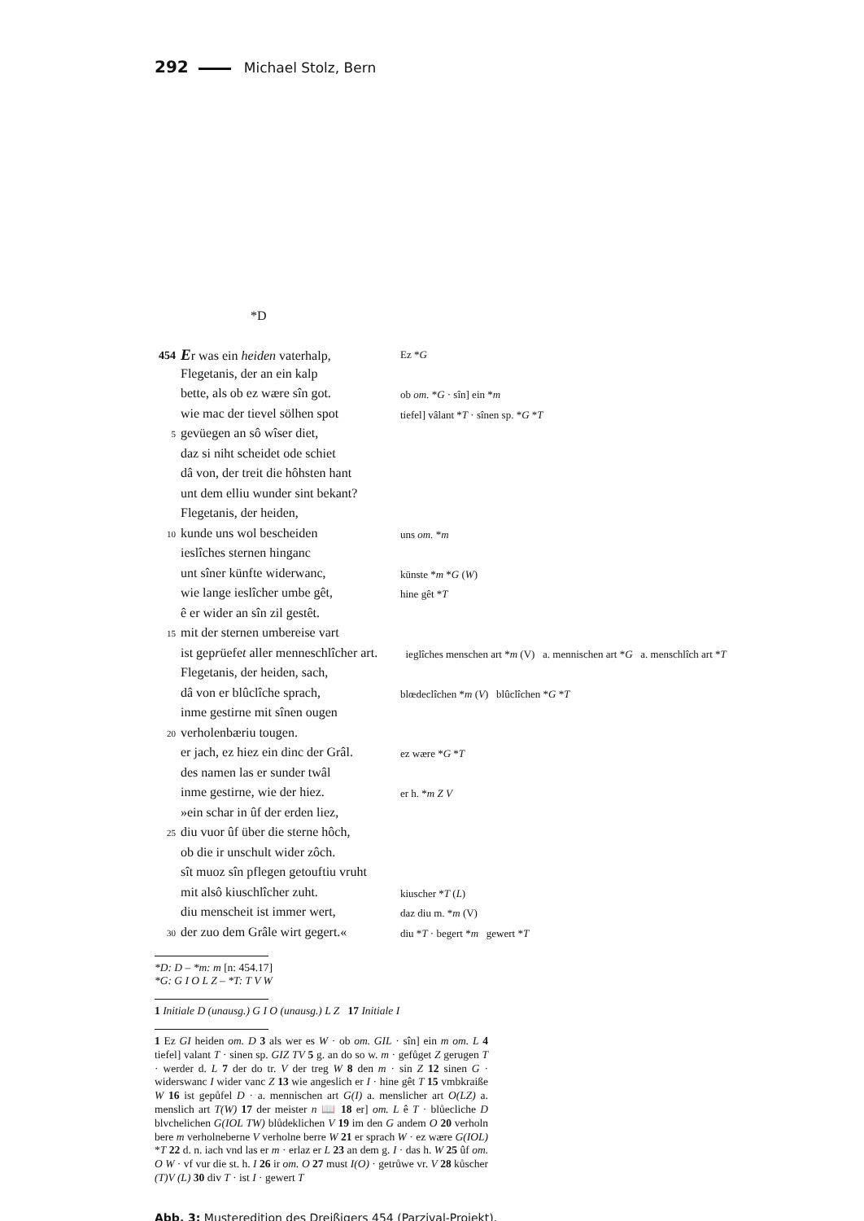292 Michael Stolz, Bern
*D
| 454 | E r was ein heiden vaterhalp, | Ez * G |
| | Flegetanis, der an ein kalp | |
| | bette, als ob ez wære sîn got. | ob om. * G · sîn] ein * m |
| | wie mac der tievel sölhen spot | tiefel] vâlant * T · sînen sp. * G * T |
| 5 | gevüegen an sô wîser diet, | |
| | daz si niht scheidet ode schiet | |
| | dâ von, der treit die hôhsten hant | |
| | unt dem elliu wunder sint bekant? | |
| | Flegetanis, der heiden, | |
| 10 | kunde uns wol bescheiden | uns om. * m |
| | ieslîches sternen hinganc | |
| | unt sîner künfte widerwanc, | künste * m * G ( W ) |
| | wie lange ieslîcher umbe gêt, | hine gêt * T |
| | ê er wider an sîn zil gestêt. | |
| 15 | mit der sternen umbereise vart | |
| | ist gep r üefe t aller menneschlîcher art. | ieglîches menschen art * m (V) a. mennischen art * G a. menschlîch art * T |
| | Flegetanis, der heiden, sach, | |
| | dâ von er blûclîche sprach, | blœdeclîchen * m ( V ) blûclîchen * G * T |
| | inme gestirne mit sînen ougen | |
| 20 | verholenbæriu tougen. | |
| | er jach, ez hiez ein dinc der Grâl. | ez wære * G * T |
| | des namen las er sunder twâl | |
| | inme gestirne, wie der hiez. | er h. * m Z V |
| | »ein schar in ûf der erden liez, | |
| 25 | diu vuor ûf über die sterne hôch, | |
| | ob die ir unschult wider zôch. | |
| | sît muoz sîn pflegen getouftiu vruht | |
| | mit alsô kiuschlîcher zuht. | kiuscher * T ( L ) |
| | diu menscheit ist immer wert, | daz diu m. * m (V) |
| 30 | der zuo dem Grâle wirt gegert.« | diu * T · begert * m gewert * T |
*D: D – *m: m [n: 454.17]
*G: G I O L Z – *T: T V W
1 Initiale D (unausg.) G I O (unausg.) L Z 17 Initiale I
1 Ez GI heiden om. D 3 als wer es W · ob om. GIL · sîn] ein m om. L 4 tiefel] valant T · sinen sp. GIZ TV 5 g. an do so w. m · gefůget Z gerugen T · werder d. L 7 der do tr. V der treg W 8 den m · sin Z 12 sinen G · widerswanc I wider vanc Z 13 wie angeslich er I · hine gêt T 15 vmbkraiße W 16 ist gepůfel D · a. mennischen art G(I) a. menslicher art O(LZ) a. menslich art T(W) 17 der meister n 📖 18 er] om. L ê T · blůecliche D blvchelichen G(IOL TW) blůdeklichen V 19 im den G andem O 20 verholn bere m verholneberne V verholne berre W 21 er sprach W · ez wære G(IOL) *T 22 d. n. iach vnd las er m · erlaz er L 23 an dem g. I · das h. W 25 ûf om. O W · vf vur die st. h. I 26 ir om. O 27 must I(O) · getrůwe vr. V 28 kůscher (T)V (L) 30 div T · ist I · gewert T
Abb. 3: Musteredition des Dreißigers 454 (Parzival-Projekt).